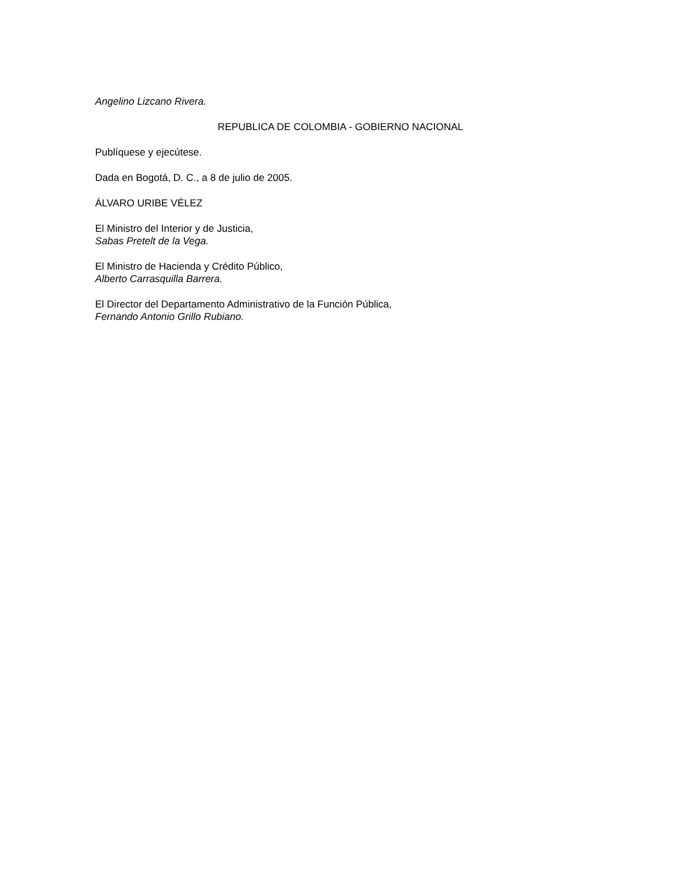Angelino Lizcano Rivera.
REPUBLICA DE COLOMBIA - GOBIERNO NACIONAL
Publíquese y ejecútese.
Dada en Bogotá, D. C., a 8 de julio de 2005.
ÁLVARO URIBE VÉLEZ
El Ministro del Interior y de Justicia,
Sabas Pretelt de la Vega.
El Ministro de Hacienda y Crédito Público,
Alberto Carrasquilla Barrera.
El Director del Departamento Administrativo de la Función Pública,
Fernando Antonio Grillo Rubiano.